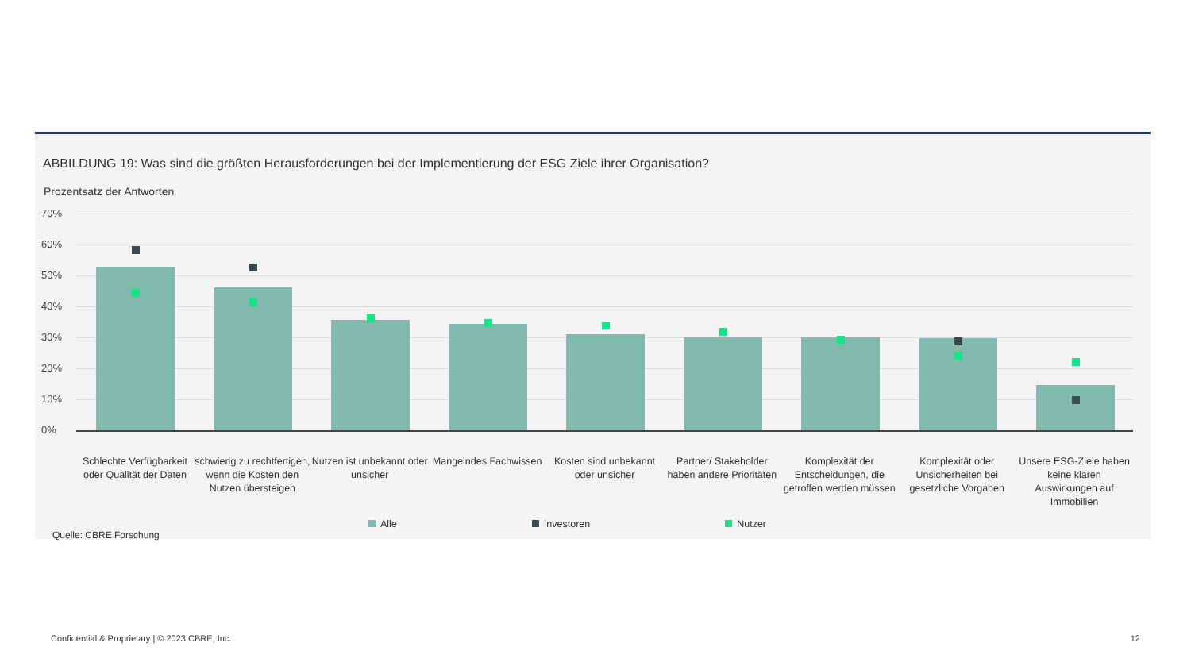ABBILDUNG 19: Was sind die größten Herausforderungen bei der Implementierung der ESG Ziele ihrer Organisation?
Prozentsatz der Antworten
70%
60%
50%
40%
30%
20%
10%
0%
Schlechte Verfügbarkeit oder Qualität der Daten
schwierig zu rechtfertigen, wenn die Kosten den Nutzen übersteigen
Nutzen ist unbekannt oder unsicher
Mangelndes Fachwissen Kosten sind unbekannt oder unsicher
Partner/ Stakeholder haben andere Prioritäten
Komplexität der Entscheidungen, die getroffen werden müssen
Komplexität oder Unsicherheiten bei gesetzliche Vorgaben
Unsere ESG-Ziele haben keine klaren Auswirkungen auf Immobilien
Alle Investoren Nutzer
Quelle: CBRE Forschung
Confidential & Proprietary | © 2023 CBRE, Inc.
12